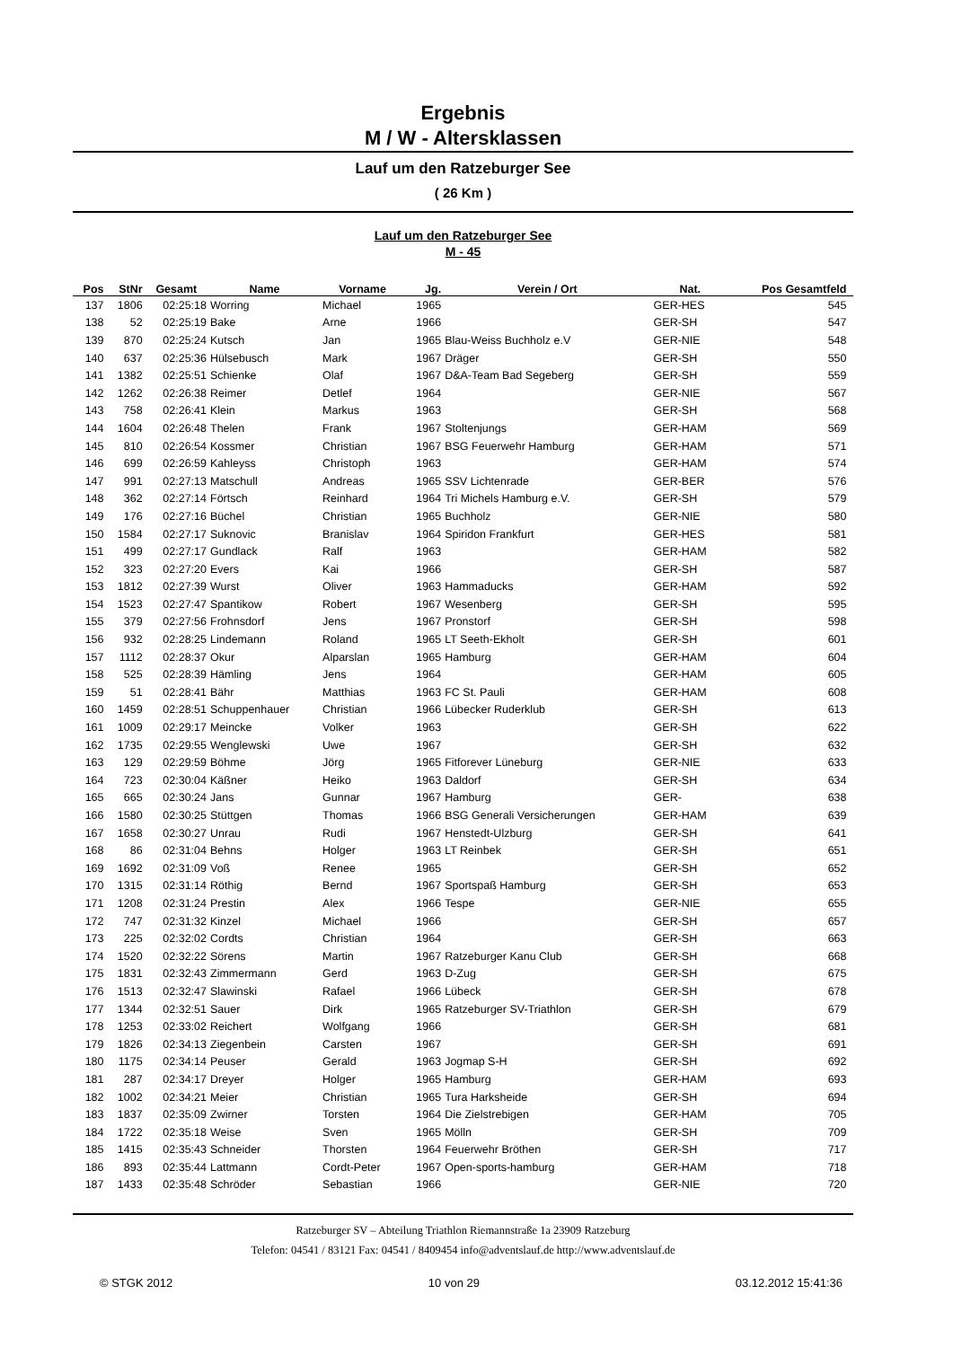Ergebnis
M / W - Altersklassen
Lauf um den Ratzeburger See
( 26 Km )
Lauf um den Ratzeburger See
M - 45
| Pos | StNr | Gesamt | Name | Vorname | Jg. | Verein / Ort | Nat. | Pos Gesamtfeld | |
| --- | --- | --- | --- | --- | --- | --- | --- | --- | --- |
| 137 | 1806 | 02:25:18 | Worring | Michael | 1965 | | GER-HES | 545 | |
| 138 | 52 | 02:25:19 | Bake | Arne | 1966 | | GER-SH | 547 | |
| 139 | 870 | 02:25:24 | Kutsch | Jan | 1965 | Blau-Weiss Buchholz e.V | GER-NIE | 548 | |
| 140 | 637 | 02:25:36 | Hülsebusch | Mark | 1967 | Dräger | GER-SH | 550 | |
| 141 | 1382 | 02:25:51 | Schienke | Olaf | 1967 | D&A-Team Bad Segeberg | GER-SH | 559 | |
| 142 | 1262 | 02:26:38 | Reimer | Detlef | 1964 | | GER-NIE | 567 | |
| 143 | 758 | 02:26:41 | Klein | Markus | 1963 | | GER-SH | 568 | |
| 144 | 1604 | 02:26:48 | Thelen | Frank | 1967 | Stoltenjungs | GER-HAM | 569 | |
| 145 | 810 | 02:26:54 | Kossmer | Christian | 1967 | BSG Feuerwehr Hamburg | GER-HAM | 571 | |
| 146 | 699 | 02:26:59 | Kahleyss | Christoph | 1963 | | GER-HAM | 574 | |
| 147 | 991 | 02:27:13 | Matschull | Andreas | 1965 | SSV Lichtenrade | GER-BER | 576 | |
| 148 | 362 | 02:27:14 | Förtsch | Reinhard | 1964 | Tri Michels Hamburg e.V. | GER-SH | 579 | |
| 149 | 176 | 02:27:16 | Büchel | Christian | 1965 | Buchholz | GER-NIE | 580 | |
| 150 | 1584 | 02:27:17 | Suknovic | Branislav | 1964 | Spiridon Frankfurt | GER-HES | 581 | |
| 151 | 499 | 02:27:17 | Gundlack | Ralf | 1963 | | GER-HAM | 582 | |
| 152 | 323 | 02:27:20 | Evers | Kai | 1966 | | GER-SH | 587 | |
| 153 | 1812 | 02:27:39 | Wurst | Oliver | 1963 | Hammaducks | GER-HAM | 592 | |
| 154 | 1523 | 02:27:47 | Spantikow | Robert | 1967 | Wesenberg | GER-SH | 595 | |
| 155 | 379 | 02:27:56 | Frohnsdorf | Jens | 1967 | Pronstorf | GER-SH | 598 | |
| 156 | 932 | 02:28:25 | Lindemann | Roland | 1965 | LT Seeth-Ekholt | GER-SH | 601 | |
| 157 | 1112 | 02:28:37 | Okur | Alparslan | 1965 | Hamburg | GER-HAM | 604 | |
| 158 | 525 | 02:28:39 | Hämling | Jens | 1964 | | GER-HAM | 605 | |
| 159 | 51 | 02:28:41 | Bähr | Matthias | 1963 | FC St. Pauli | GER-HAM | 608 | |
| 160 | 1459 | 02:28:51 | Schuppenhauer | Christian | 1966 | Lübecker Ruderklub | GER-SH | 613 | |
| 161 | 1009 | 02:29:17 | Meincke | Volker | 1963 | | GER-SH | 622 | |
| 162 | 1735 | 02:29:55 | Wenglewski | Uwe | 1967 | | GER-SH | 632 | |
| 163 | 129 | 02:29:59 | Böhme | Jörg | 1965 | Fitforever Lüneburg | GER-NIE | 633 | |
| 164 | 723 | 02:30:04 | Käßner | Heiko | 1963 | Daldorf | GER-SH | 634 | |
| 165 | 665 | 02:30:24 | Jans | Gunnar | 1967 | Hamburg | GER- | 638 | |
| 166 | 1580 | 02:30:25 | Stüttgen | Thomas | 1966 | BSG Generali Versicherungen | GER-HAM | 639 | |
| 167 | 1658 | 02:30:27 | Unrau | Rudi | 1967 | Henstedt-Ulzburg | GER-SH | 641 | |
| 168 | 86 | 02:31:04 | Behns | Holger | 1963 | LT Reinbek | GER-SH | 651 | |
| 169 | 1692 | 02:31:09 | Voß | Renee | 1965 | | GER-SH | 652 | |
| 170 | 1315 | 02:31:14 | Röthig | Bernd | 1967 | Sportspaß Hamburg | GER-SH | 653 | |
| 171 | 1208 | 02:31:24 | Prestin | Alex | 1966 | Tespe | GER-NIE | 655 | |
| 172 | 747 | 02:31:32 | Kinzel | Michael | 1966 | | GER-SH | 657 | |
| 173 | 225 | 02:32:02 | Cordts | Christian | 1964 | | GER-SH | 663 | |
| 174 | 1520 | 02:32:22 | Sörens | Martin | 1967 | Ratzeburger Kanu Club | GER-SH | 668 | |
| 175 | 1831 | 02:32:43 | Zimmermann | Gerd | 1963 | D-Zug | GER-SH | 675 | |
| 176 | 1513 | 02:32:47 | Slawinski | Rafael | 1966 | Lübeck | GER-SH | 678 | |
| 177 | 1344 | 02:32:51 | Sauer | Dirk | 1965 | Ratzeburger SV-Triathlon | GER-SH | 679 | |
| 178 | 1253 | 02:33:02 | Reichert | Wolfgang | 1966 | | GER-SH | 681 | |
| 179 | 1826 | 02:34:13 | Ziegenbein | Carsten | 1967 | | GER-SH | 691 | |
| 180 | 1175 | 02:34:14 | Peuser | Gerald | 1963 | Jogmap S-H | GER-SH | 692 | |
| 181 | 287 | 02:34:17 | Dreyer | Holger | 1965 | Hamburg | GER-HAM | 693 | |
| 182 | 1002 | 02:34:21 | Meier | Christian | 1965 | Tura Harksheide | GER-SH | 694 | |
| 183 | 1837 | 02:35:09 | Zwirner | Torsten | 1964 | Die Zielstrebigen | GER-HAM | 705 | |
| 184 | 1722 | 02:35:18 | Weise | Sven | 1965 | Mölln | GER-SH | 709 | |
| 185 | 1415 | 02:35:43 | Schneider | Thorsten | 1964 | Feuerwehr Bröthen | GER-SH | 717 | |
| 186 | 893 | 02:35:44 | Lattmann | Cordt-Peter | 1967 | Open-sports-hamburg | GER-HAM | 718 | |
| 187 | 1433 | 02:35:48 | Schröder | Sebastian | 1966 | | GER-NIE | 720 | |
Ratzeburger SV – Abteilung Triathlon Riemannstraße 1a 23909 Ratzeburg
Telefon: 04541 / 83121 Fax: 04541 / 8409454 info@adventslauf.de http://www.adventslauf.de
© STGK 2012 10 von 29 03.12.2012 15:41:36